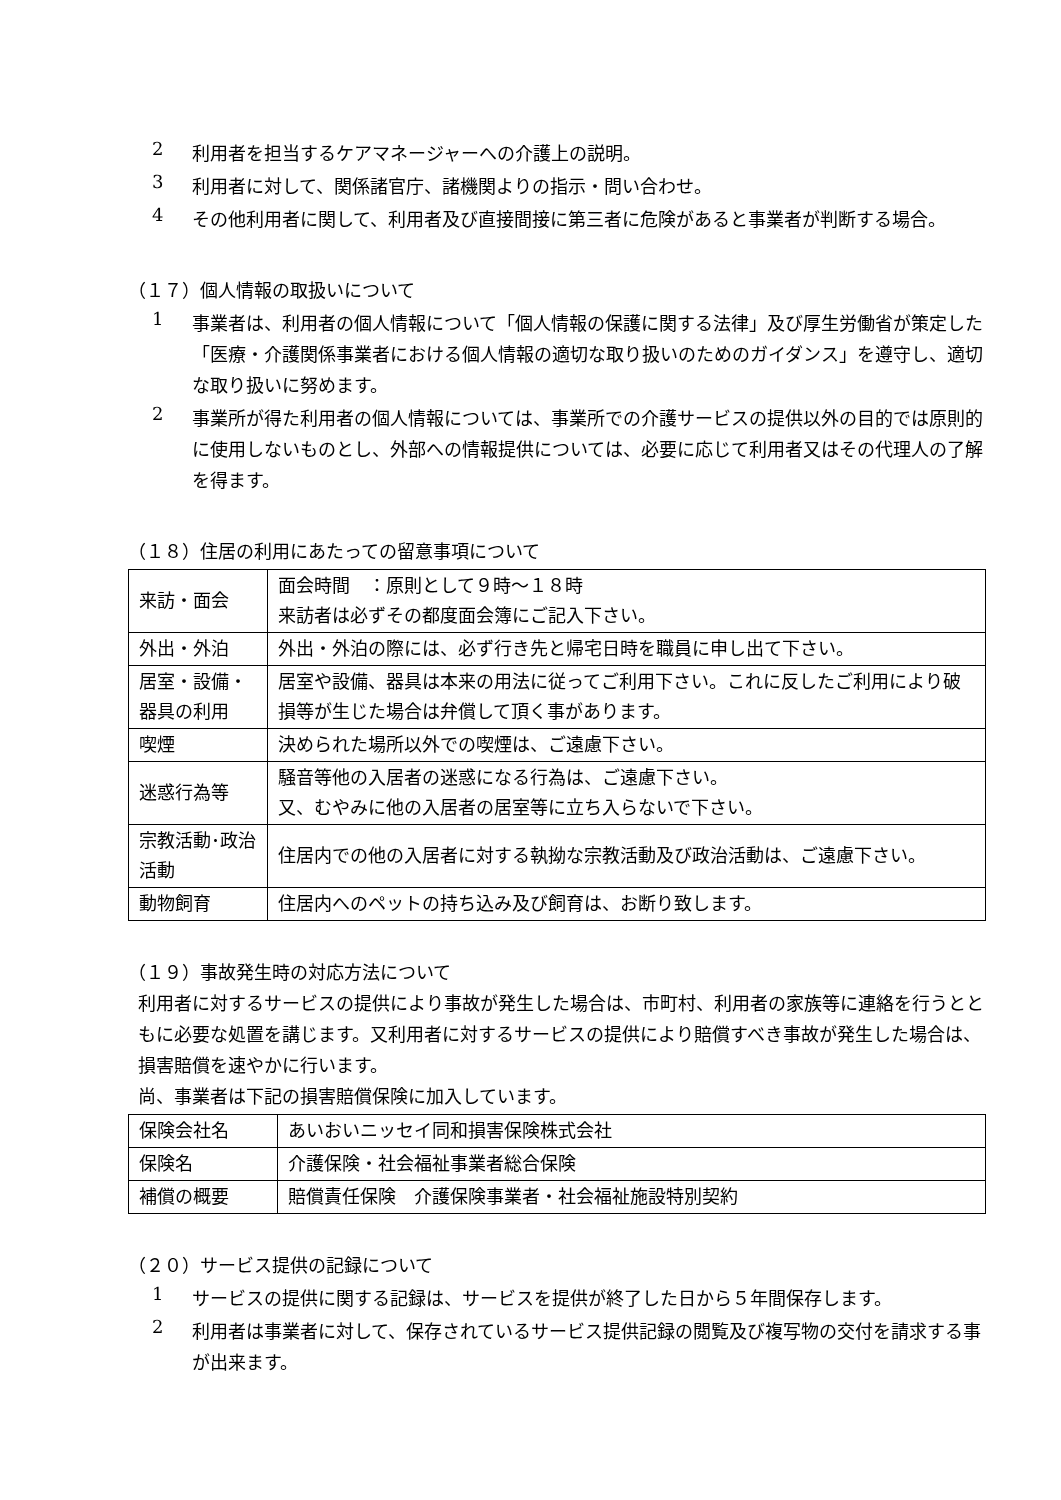2
利用者を担当するケアマネージャーへの介護上の説明。
3
利用者に対して、関係諸官庁、諸機関よりの指示・問い合わせ。
4
その他利用者に関して、利用者及び直接間接に第三者に危険があると事業者が判断する場合。
（１７）個人情報の取扱いについて
1
事業者は、利用者の個人情報について「個人情報の保護に関する法律」及び厚生労働省が策定した「医療・介護関係事業者における個人情報の適切な取り扱いのためのガイダンス」を遵守し、適切な取り扱いに努めます。
2
事業所が得た利用者の個人情報については、事業所での介護サービスの提供以外の目的では原則的に使用しないものとし、外部への情報提供については、必要に応じて利用者又はその代理人の了解を得ます。
（１８）住居の利用にあたっての留意事項について
| 来訪・面会 | 面会時間 ：原則として９時～１８時 来訪者は必ずその都度面会簿にご記入下さい。 |
| 外出・外泊 | 外出・外泊の際には、必ず行き先と帰宅日時を職員に申し出て下さい。 |
| 居室・設備・器具の利用 | 居室や設備、器具は本来の用法に従ってご利用下さい。これに反したご利用により破損等が生じた場合は弁償して頂く事があります。 |
| 喫煙 | 決められた場所以外での喫煙は、ご遠慮下さい。 |
| 迷惑行為等 | 騒音等他の入居者の迷惑になる行為は、ご遠慮下さい。 又、むやみに他の入居者の居室等に立ち入らないで下さい。 |
| 宗教活動･政治活動 | 住居内での他の入居者に対する執拗な宗教活動及び政治活動は、ご遠慮下さい。 |
| 動物飼育 | 住居内へのペットの持ち込み及び飼育は、お断り致します。 |
（１９）事故発生時の対応方法について
利用者に対するサービスの提供により事故が発生した場合は、市町村、利用者の家族等に連絡を行うとともに必要な処置を講じます。又利用者に対するサービスの提供により賠償すべき事故が発生した場合は、損害賠償を速やかに行います。
尚、事業者は下記の損害賠償保険に加入しています。
| 保険会社名 | あいおいニッセイ同和損害保険株式会社 |
| 保険名 | 介護保険・社会福祉事業者総合保険 |
| 補償の概要 | 賠償責任保険 介護保険事業者・社会福祉施設特別契約 |
（２０）サービス提供の記録について
1
サービスの提供に関する記録は、サービスを提供が終了した日から５年間保存します。
2
利用者は事業者に対して、保存されているサービス提供記録の閲覧及び複写物の交付を請求する事が出来ます。